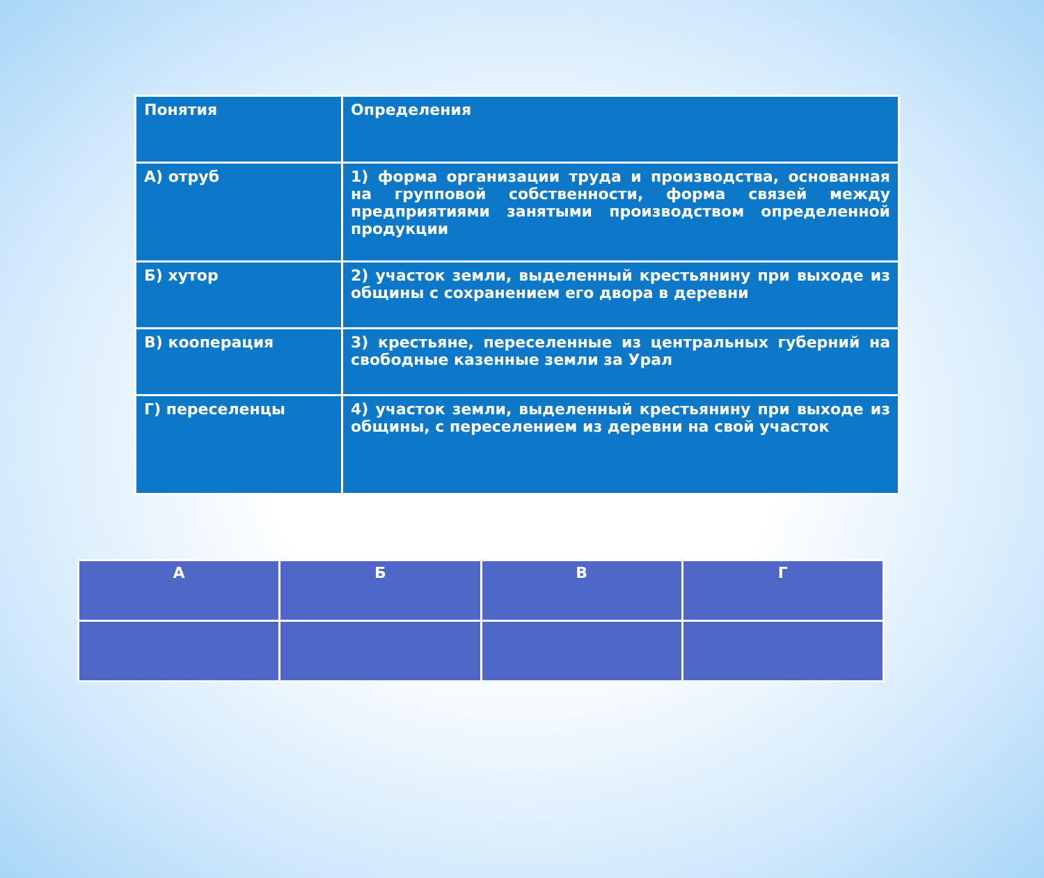| Понятия | Определения |
| --- | --- |
| А) отруб | 1) форма организации труда и производства, основанная на групповой собственности, форма связей между предприятиями занятыми производством определенной продукции |
| Б) хутор | 2) участок земли, выделенный крестьянину при выходе из общины с сохранением его двора в деревни |
| В) кооперация | 3) крестьяне, переселенные из центральных губерний на свободные казенные земли за Урал |
| Г) переселенцы | 4) участок земли, выделенный крестьянину при выходе из общины, с переселением из деревни на свой участок |
| А | Б | В | Г |
| --- | --- | --- | --- |